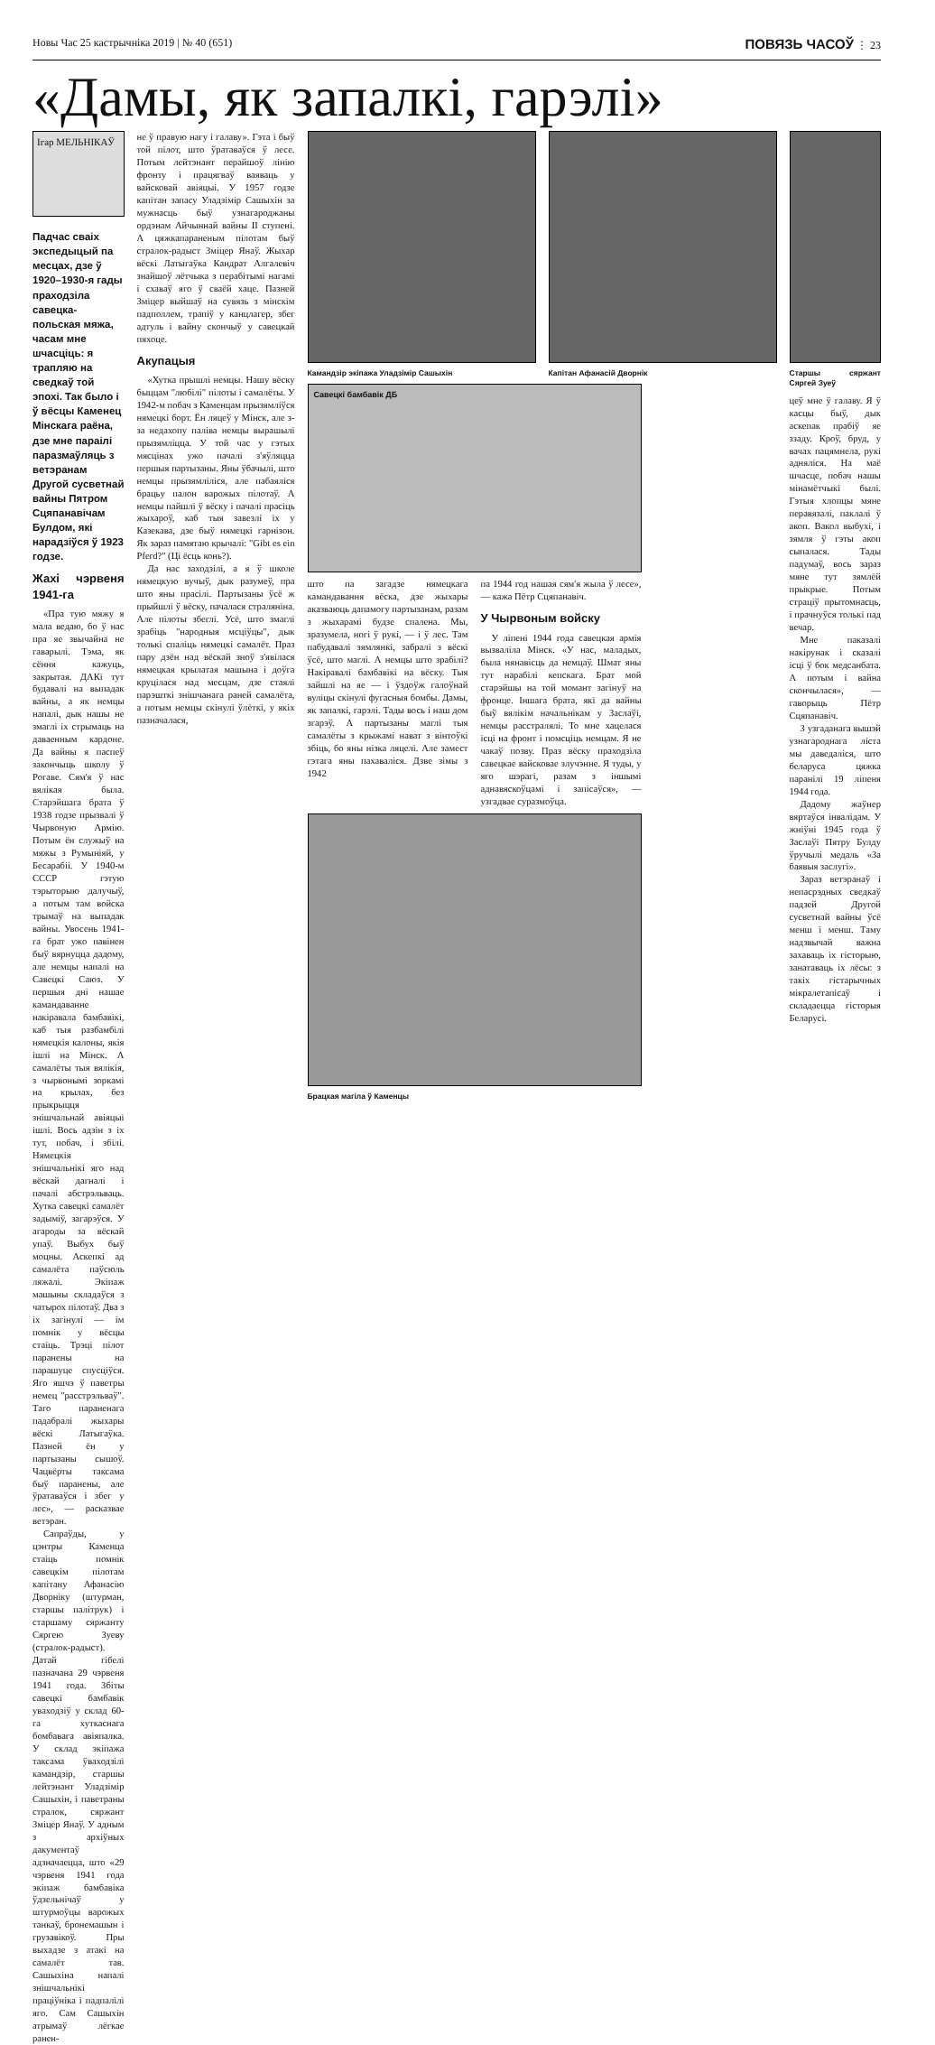Новы Час 25 кастрычніка 2019 | № 40 (651) ПОВЯЗЬ ЧАСОЎ ⋮ 23
«Дамы, як запалкі, гарэлі»
Ігар МЕЛЬНІКАЎ
Падчас сваіх экспедыцый па месцах, дзе ў 1920–1930-я гады праходзіла савецка-польская мяжа, часам мне шчасціць: я трапляю на сведкаў той эпохі. Так было і ў вёсцы Каменец Мінскага раёна, дзе мне параілі паразмаўляць з ветэранам Другой сусветнай вайны Пятром Сцяпанавічам Булдом, які нарадзіўся ў 1923 годзе.
Жахі чэрвеня 1941-га
«Пра тую мяжу я мала ведаю, бо ў нас пра яе звычайна не гаварылі. Тэма, як сёння кажуць, закрытая. ДАКі тут будавалі на выпадак вайны, а як немцы напалі, дык нашы не змаглі іх стрымаць на даваенным кардоне. Да вайны я паспеў закончыць школу ў Рогаве. Сям'я ў нас вялікая была. Старэйшага брата ў 1938 годзе прызвалі ў Чырвоную Армію. Потым ён служыў на мяжы з Румыніяй, у Бесарабіі. У 1940-м СССР гэтую тэрыторыю далучыў, а потым там войска трымаў на выпадак вайны. Увосень 1941-га брат ужо павінен быў вярнуцца дадому, але немцы напалі на Савецкі Саюз. У першыя дні нашае камандаванне накіравала бамбавікі, каб тыя разбамбілі нямецкія калоны, якія ішлі на Мінск. А самалёты тыя вялікія, з чырвонымі зоркамі на крылах, без прыкрыцця знішчальнай авіяцыі ішлі. Вось адзін з іх тут, побач, і збілі. Нямецкія знішчальнікі яго над вёскай дагналі і пачалі абстрэльваць. Хутка савецкі самалёт задыміў, загарэўся. У агароды за вёскай упаў. Выбух быў моцны. Аскепкі ад самалёта паўсюль ляжалі. Экіпаж машыны складаўся з чатырох пілотаў. Два з іх загінулі — ім помнік у вёсцы стаіць. Трэці пілот паранены на парашуце спусціўся. Яго яшчэ ў паветры немец "расстрэльваў". Таго параненага падабралі жыхары вёскі Латыгаўка. Пазней ён у партызаны сышоў. Чацвёрты таксама быў паранены, але ўратаваўся і збег у лес», — расказвае ветэран.
Сапраўды, у цэнтры Каменца стаіць помнік савецкім пілотам капітану Афанасію Дворніку (штурман, старшы палітрук) і старшаму сяржанту Сяргею Зуеву (стралок-радыст). Датай гібелі пазначана 29 чэрвеня 1941 года. Збіты савецкі бамбавік уваходзіў у склад 60-га хуткаснага бомбавага авіяпалка. У склад экіпажа таксама ўваходзілі камандзір, старшы лейтэнант Уладзімір Сашыхін, і паветраны стралок, сяржант Зміцер Янаў. У адным з архіўных дакументаў адзначаецца, што «29 чэрвеня 1941 года экіпаж бамбавіка ўдзельнічаў у штурмоўцы варожых танкаў, бронемашын і грузавікоў. Пры выхадзе з атакі на самалёт тав. Сашыхіна напалі знішчальнікі праціўніка і падпалілі яго. Сам Сашыхін атрымаў лёгкае ранен-
не ў правую нагу і галаву». Гэта і быў той пілот, што ўратаваўся ў лесе. Потым лейтэнант перайшоў лінію фронту і працягваў ваяваць у вайсковай авіяцыі. У 1957 годзе капітан запасу Уладзімір Сашыхін за мужнасць быў узнагароджаны ордэнам Айчыннай вайны II ступені. А цяжкапараненым пілотам быў стралок-радыст Зміцер Янаў. Жыхар вёскі Латыгаўка Кандрат Алгалевіч знайшоў лётчыка з перабітымі нагамі і схаваў яго ў сваёй хаце. Пазней Зміцер выйшаў на сувязь з мінскім падполлем, трапіў у канцлагер, збег адтуль і вайну скончыў у савецкай пяхоце.
Акупацыя
«Хутка прышлі немцы. Нашу вёску быццам "любілі" пілоты і самалёты. У 1942-м побач з Каменцам прызямліўся нямецкі борт. Ён ляцеў у Мінск, але з-за недахопу паліва немцы вырашылі прызямліцца. У той час у гэтых мясцінах ужо пачалі з'яўляцца першыя партызаны. Яны ўбачылі, што немцы прызямліліся, але пабаяліся брацьу палон варожых пілотаў. А немцы пайшлі ў вёску і пачалі прасіць жыхароў, каб тыя завезлі іх у Казекава, дзе быў нямецкі гарнізон. Як зараз памятаю крычалі: "Gibt es ein Pferd?" (Ці ёсць конь?).
Да нас заходзілі, а я ў школе нямецкую вучыў, дык разумеў, пра што яны прасілі. Партызаны ўсё ж прыйшлі ў вёску, пачалася страляніна. Але пілоты збеглі. Усё, што змаглі зрабіць "народныя мсціўцы", дык толькі спаліць нямецкі самалёт. Праз пару дзён над вёскай зноў з'явілася нямецкая крылатая машына і доўга круцілася над месцам, дзе стаялі парэшткі знішчанага раней самалёта, а потым немцы скінулі ўлёткі, у якіх пазначалася,
Камандзір экіпажа Уладзімір Сашыхін
Капітан Афанасій Дворнік
Савецкі бамбавік ДБ
што па загадзе нямецкага камандавання вёска, дзе жыхары аказваюць дапамогу партызанам, разам з жыхарамі будзе спалена. Мы, зразумела, ногі ў рукі, — і ў лес. Там пабудавалі зямлянкі, забралі з вёскі ўсё, што маглі. А немцы што зрабілі? Накіравалі бамбавікі на вёску. Тыя зайшлі на яе — і ўздоўж галоўнай вуліцы скінулі фугасныя бомбы. Дамы, як запалкі, гарэлі. Тады вось і наш дом згарэў. А партызаны маглі тыя самалёты з крыжамі нават з вінтоўкі збіць, бо яны нізка ляцелі. Але замест гэтага яны пахаваліся. Дзве зімы з 1942
па 1944 год нашая сям'я жыла ў лесе», — кажа Пётр Сцяпанавіч.
У Чырвоным войску
У ліпені 1944 года савецкая армія вызваліла Мінск. «У нас, маладых, была нянавісць да немцаў. Шмат яны тут нарабілі кепскага. Брат мой старэйшы на той момант загінуў на фронце. Іншага брата, які да вайны быў вялікім начальнікам у Заслаўі, немцы расстралялі. То мне хацелася ісці на фронт і помсціць немцам. Я не чакаў позву. Праз вёску праходзіла савецкае вайсковае злучэнне. Я туды, у яго шэрагі, разам з іншымі аднавяскоўцамі і запісаўся», — узгадвае суразмоўца.
Брацкая магіла ў Каменцы
Старшы сяржант Сяргей Зуеў
цеў мне ў галаву. Я ў касцы быў, дык аскепак прабіў яе ззаду. Кроў, бруд, у вачах пацямнела, рукі адняліся. На маё шчасце, побач нашы мінамётчыкі былі. Гэтыя хлопцы мяне перавязалі, паклалі ў акоп. Вакол выбухі, і зямля ў гэты акоп сыпалася. Тады падумаў, вось зараз мяне тут зямлёй прыкрые. Потым страціў прытомнасць, і прачнуўся толькі пад вечар.
Мне паказалі накірунак і сказалі ісці ў бок медсанбата. А потым і вайна скончылася», — гаворыць Пётр Сцяпанавіч.
З узгаданага вышэй узнагароднага ліста мы даведаліся, што беларуса цяжка паранілі 19 ліпеня 1944 года.
Дадому жаўнер вяртаўся інвалідам. У жніўні 1945 года ў Заслаўі Пятру Булду ўручылі медаль «За баявыя заслугі».
Зараз ветэранаў і непасрэдных сведкаў падзей Другой сусветнай вайны ўсё менш і менш. Таму надзвычай важна захаваць іх гісторыю, занатаваць іх лёсы: з такіх гістарычных мікралетапісаў і складаецца гісторыя Беларусі.